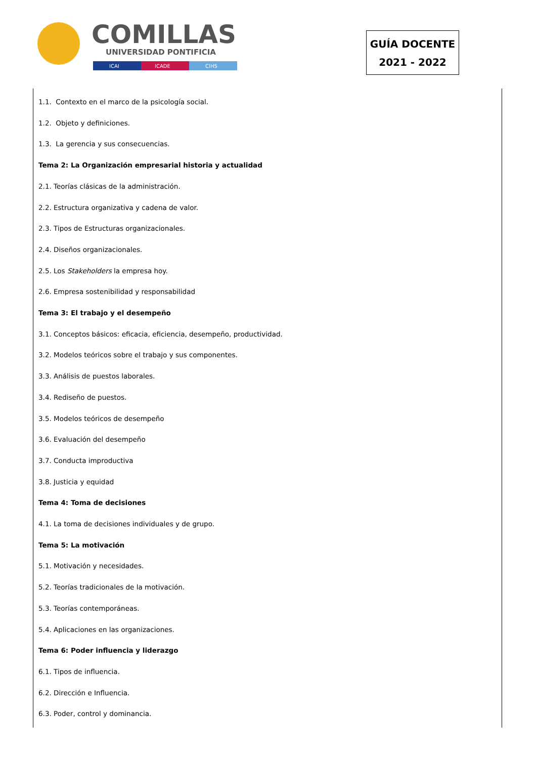COMILLAS
UNIVERSIDAD PONTIFICIA
ICAI
ICADE
CIHS
GUÍA DOCENTE
2021 - 2022
1.1. Contexto en el marco de la psicología social.
1.2. Objeto y definiciones.
1.3. La gerencia y sus consecuencias.
Tema 2: La Organización empresarial historia y actualidad
2.1. Teorías clásicas de la administración.
2.2. Estructura organizativa y cadena de valor.
2.3. Tipos de Estructuras organizacionales.
2.4. Diseños organizacionales.
2.5. Los Stakeholders la empresa hoy.
2.6. Empresa sostenibilidad y responsabilidad
Tema 3: El trabajo y el desempeño
3.1. Conceptos básicos: eficacia, eficiencia, desempeño, productividad.
3.2. Modelos teóricos sobre el trabajo y sus componentes.
3.3. Análisis de puestos laborales.
3.4. Rediseño de puestos.
3.5. Modelos teóricos de desempeño
3.6. Evaluación del desempeño
3.7. Conducta improductiva
3.8. Justicia y equidad
Tema 4: Toma de decisiones
4.1. La toma de decisiones individuales y de grupo.
Tema 5: La motivación
5.1. Motivación y necesidades.
5.2. Teorías tradicionales de la motivación.
5.3. Teorías contemporáneas.
5.4. Aplicaciones en las organizaciones.
Tema 6: Poder influencia y liderazgo
6.1. Tipos de influencia.
6.2. Dirección e Influencia.
6.3. Poder, control y dominancia.